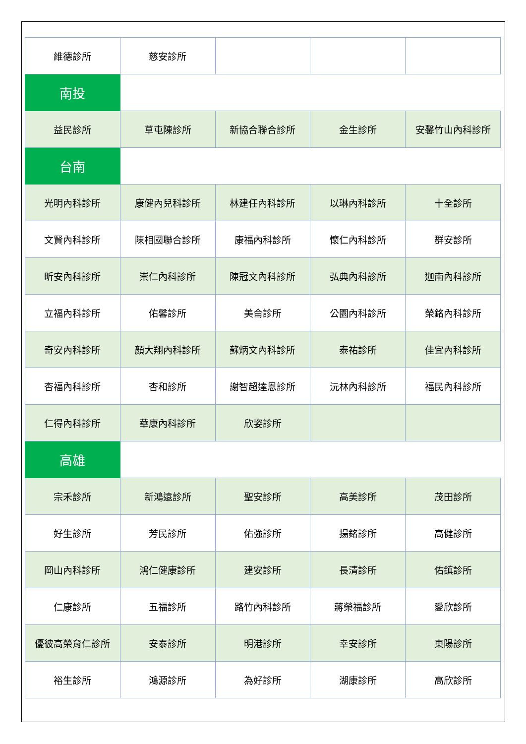| 維德診所 | 慈安診所 | | | |
| 南投 | | | | |
| 益民診所 | 草屯陳診所 | 新協合聯合診所 | 金生診所 | 安馨竹山內科診所 |
| 台南 | | | | |
| 光明內科診所 | 康健內兒科診所 | 林建任內科診所 | 以琳內科診所 | 十全診所 |
| 文賢內科診所 | 陳相國聯合診所 | 康福內科診所 | 懷仁內科診所 | 群安診所 |
| 昕安內科診所 | 崇仁內科診所 | 陳冠文內科診所 | 弘典內科診所 | 迦南內科診所 |
| 立福內科診所 | 佑馨診所 | 美侖診所 | 公園內科診所 | 榮銘內科診所 |
| 奇安內科診所 | 顏大翔內科診所 | 蘇炳文內科診所 | 泰祐診所 | 佳宜內科診所 |
| 杏福內科診所 | 杏和診所 | 謝智超達恩診所 | 沅林內科診所 | 福民內科診所 |
| 仁得內科診所 | 華康內科診所 | 欣姿診所 | | |
| 高雄 | | | | |
| 宗禾診所 | 新鴻遠診所 | 聖安診所 | 高美診所 | 茂田診所 |
| 好生診所 | 芳民診所 | 佑強診所 | 揚銘診所 | 高健診所 |
| 岡山內科診所 | 鴻仁健康診所 | 建安診所 | 長清診所 | 佑鎮診所 |
| 仁康診所 | 五福診所 | 路竹內科診所 | 蔣榮福診所 | 愛欣診所 |
| 優彼高榮育仁診所 | 安泰診所 | 明港診所 | 幸安診所 | 東陽診所 |
| 裕生診所 | 鴻源診所 | 為好診所 | 湖康診所 | 高欣診所 |